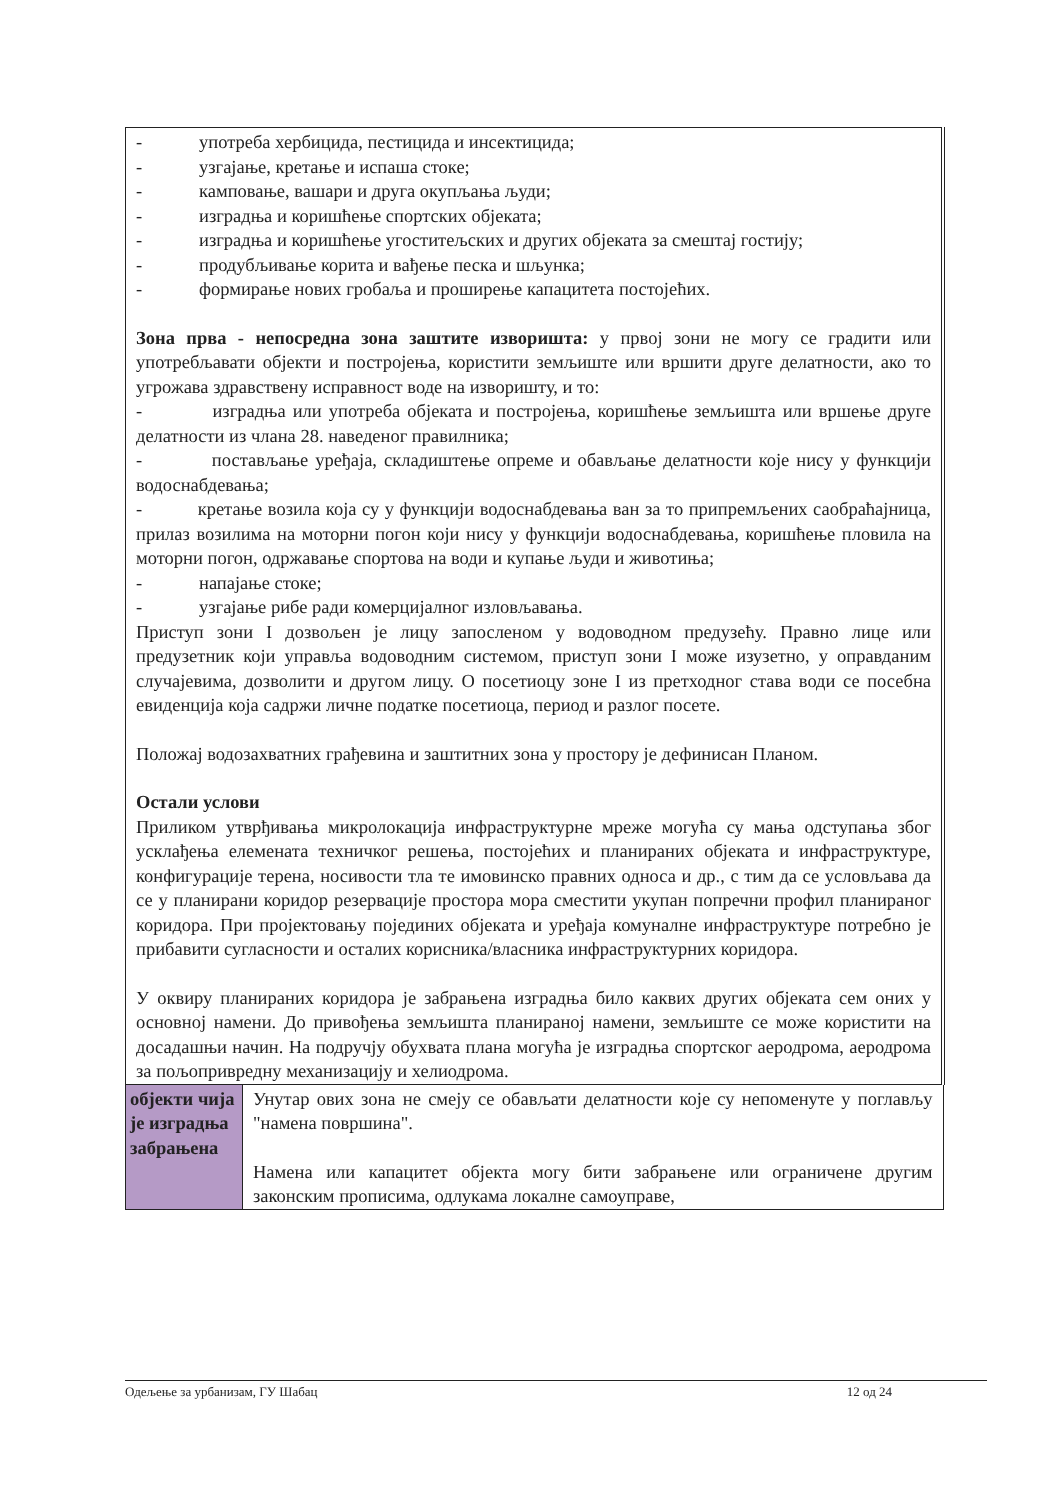| - употреба хербицида, пестицида и инсектицида; - узгајање, кретање и испаша стоке; - камповање, вашари и друга окупљања људи; - изградња и коришћење спортских објеката; - изградња и коришћење угоститељских и других објеката за смештај гостију; - продубљивање корита и вађење песка и шљунка; - формирање нових гробаља и проширење капацитета постојећих. Зона прва - непосредна зона заштите изворишта: у првој зони не могу се градити или употребљавати објекти и постројења, користити земљиште или вршити друге делатности, ако то угрожава здравствену исправност воде на изворишту, и то: - изградња или употреба објеката и постројења, коришћење земљишта или вршење друге делатности из члана 28. наведеног правилника; - постављање уређаја, складиштење опреме и обављање делатности које нису у функцији водоснабдевања; - кретање возила која су у функцији водоснабдевања ван за то припремљених саобраћајница, прилаз возилима на моторни погон који нису у функцији водоснабдевања, коришћење пловила на моторни погон, одржавање спортова на води и купање људи и животиња; - напајање стоке; - узгајање рибе ради комерцијалног изловљавања. Приступ зони I дозвољен је лицу запосленом у водоводном предузећу. Правно лице или предузетник који управља водоводним системом, приступ зони I може изузетно, у оправданим случајевима, дозволити и другом лицу. О посетиоцу зоне I из претходног става води се посебна евиденција која садржи личне податке посетиоца, период и разлог посете. Положај водозахватних грађевина и заштитних зона у простору је дефинисан Планом. Остали услови Приликом утврђивања микролокација инфраструктурне мреже могућа су мања одступања због усклађења елемената техничког решења, постојећих и планираних објеката и инфраструктуре, конфигурације терена, носивости тла те имовинско правних односа и др., с тим да се условљава да се у планирани коридор резервације простора мора сместити укупан попречни профил планираног коридора. При пројектовању појединих објеката и уређаја комуналне инфраструктуре потребно је прибавити сугласности и осталих корисника/власника инфраструктурних коридора. У оквиру планираних коридора је забрањена изградња било каквих других објеката сем оних у основној намени. До привођења земљишта планираној намени, земљиште се може користити на досадашњи начин. На подручју обухвата плана могућа је изградња спортског аеродрома, аеродрома за пољопривредну механизацију и хелиодрома. | |
| објекти чија је изградња забрањена | Унутар ових зона не смеју се обављати делатности које су непоменуте у поглављу "намена површина". Намена или капацитет објекта могу бити забрањене или ограничене другим законским прописима, одлукама локалне самоуправе, |
Одељење за урбанизам, ГУ Шабац 12 од 24